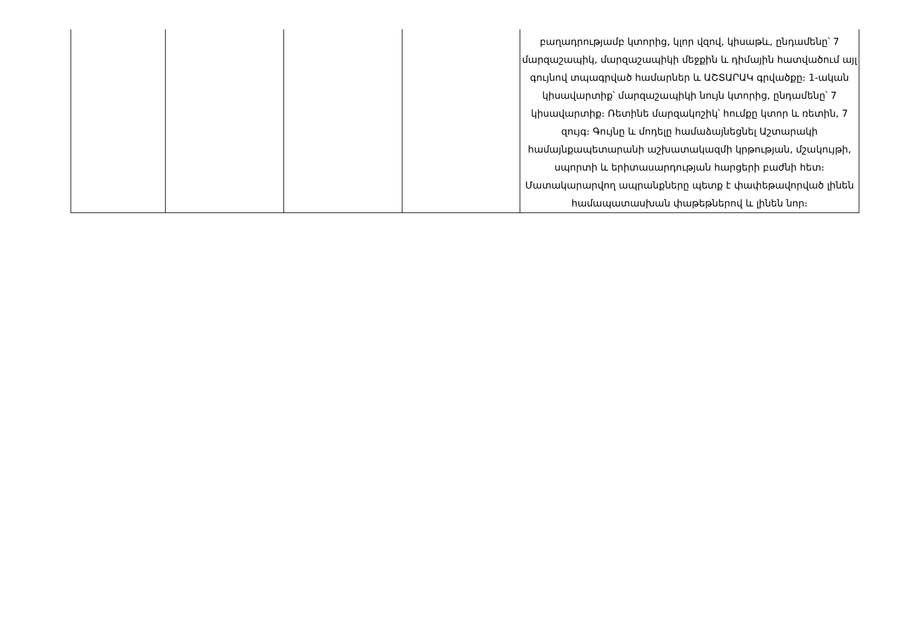| | | | | բաղադրությամբ կտորից, կլոր վզով, կիսաթև, ընդամենը՝ 7 մարզաշապիկ, մարզաշապիկի մեջքին և դիմային հատվածում այլ գույնով տպագրված համարներ և ԱՇՏԱՐԱԿ գրվածքը։ 1-ական կիսավարտիք՝ մարզաշապիկի նույն կտորից, ընդամենը՝ 7 կիսավարտիք։ Ռետինե մարզակոշիկ՝ հումքը կտոր և ռետին, 7 զույգ։ Գույնը և մոդելը համաձայնեցնել Աշտարակի համայնքապետարանի աշխատակազմի կրթության, մշակույթի, սպորտի և երիտասարդության հարցերի բաժնի հետ։ Մատակարարվող ապրանքները պետք է փափեթավորված լինեն համապատասխան փաթեթներով և լինեն նոր։ |